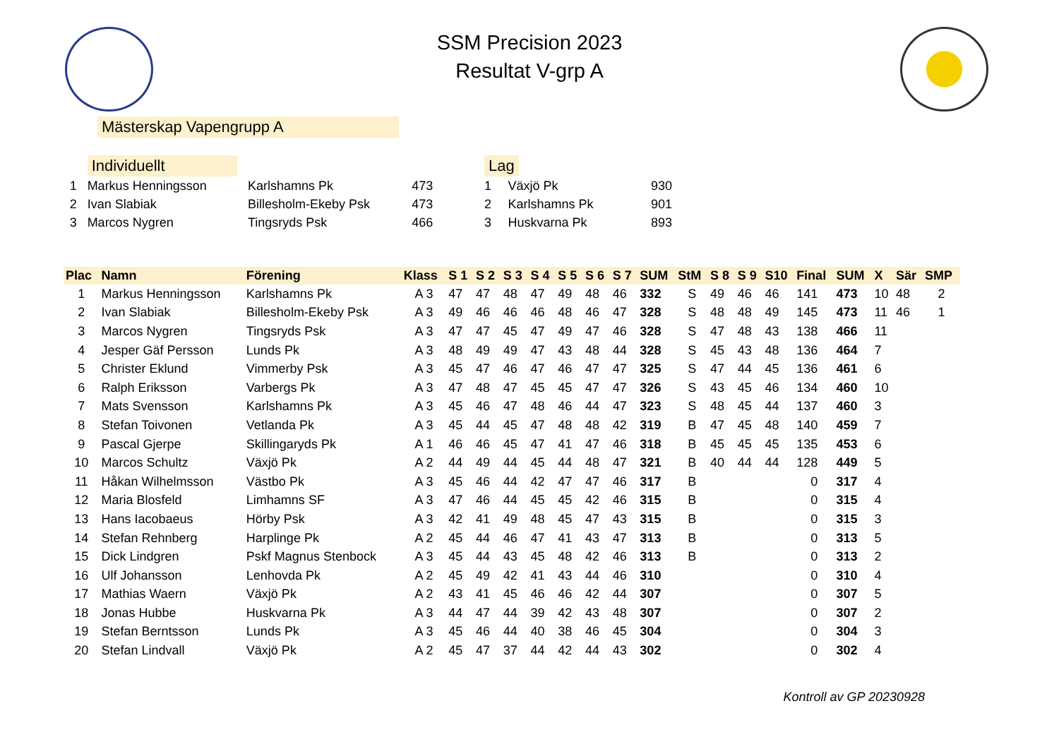SSM Precision 2023
Resultat V-grp A
Mästerskap Vapengrupp A
| | Individuellt | | |
| 1 | Markus Henningsson | Karlshamns Pk | 473 |
| 2 | Ivan Slabiak | Billesholm-Ekeby Psk | 473 |
| 3 | Marcos Nygren | Tingsryds Psk | 466 |
| Lag | | |
| 1 | Växjö Pk | 930 |
| 2 | Karlshamns Pk | 901 |
| 3 | Huskvarna Pk | 893 |
| Plac | Namn | Förening | Klass | S 1 | S 2 | S 3 | S 4 | S 5 | S 6 | S 7 | SUM | StM | S 8 | S 9 | S10 | Final | SUM | X | Sär | SMP |
| --- | --- | --- | --- | --- | --- | --- | --- | --- | --- | --- | --- | --- | --- | --- | --- | --- | --- | --- | --- | --- |
| 1 | Markus Henningsson | Karlshamns Pk | A 3 | 47 | 47 | 48 | 47 | 49 | 48 | 46 | 332 | S | 49 | 46 | 46 | 141 | 473 | 10 | 48 | 2 |
| 2 | Ivan Slabiak | Billesholm-Ekeby Psk | A 3 | 49 | 46 | 46 | 46 | 48 | 46 | 47 | 328 | S | 48 | 48 | 49 | 145 | 473 | 11 | 46 | 1 |
| 3 | Marcos Nygren | Tingsryds Psk | A 3 | 47 | 47 | 45 | 47 | 49 | 47 | 46 | 328 | S | 47 | 48 | 43 | 138 | 466 | 11 | | |
| 4 | Jesper Gäf Persson | Lunds Pk | A 3 | 48 | 49 | 49 | 47 | 43 | 48 | 44 | 328 | S | 45 | 43 | 48 | 136 | 464 | 7 | | |
| 5 | Christer Eklund | Vimmerby Psk | A 3 | 45 | 47 | 46 | 47 | 46 | 47 | 47 | 325 | S | 47 | 44 | 45 | 136 | 461 | 6 | | |
| 6 | Ralph Eriksson | Varbergs Pk | A 3 | 47 | 48 | 47 | 45 | 45 | 47 | 47 | 326 | S | 43 | 45 | 46 | 134 | 460 | 10 | | |
| 7 | Mats Svensson | Karlshamns Pk | A 3 | 45 | 46 | 47 | 48 | 46 | 44 | 47 | 323 | S | 48 | 45 | 44 | 137 | 460 | 3 | | |
| 8 | Stefan Toivonen | Vetlanda Pk | A 3 | 45 | 44 | 45 | 47 | 48 | 48 | 42 | 319 | B | 47 | 45 | 48 | 140 | 459 | 7 | | |
| 9 | Pascal Gjerpe | Skillingaryds Pk | A 1 | 46 | 46 | 45 | 47 | 41 | 47 | 46 | 318 | B | 45 | 45 | 45 | 135 | 453 | 6 | | |
| 10 | Marcos Schultz | Växjö Pk | A 2 | 44 | 49 | 44 | 45 | 44 | 48 | 47 | 321 | B | 40 | 44 | 44 | 128 | 449 | 5 | | |
| 11 | Håkan Wilhelmsson | Västbo Pk | A 3 | 45 | 46 | 44 | 42 | 47 | 47 | 46 | 317 | B | | | | 0 | 317 | 4 | | |
| 12 | Maria Blosfeld | Limhamns SF | A 3 | 47 | 46 | 44 | 45 | 45 | 42 | 46 | 315 | B | | | | 0 | 315 | 4 | | |
| 13 | Hans Iacobaeus | Hörby Psk | A 3 | 42 | 41 | 49 | 48 | 45 | 47 | 43 | 315 | B | | | | 0 | 315 | 3 | | |
| 14 | Stefan Rehnberg | Harplinge Pk | A 2 | 45 | 44 | 46 | 47 | 41 | 43 | 47 | 313 | B | | | | 0 | 313 | 5 | | |
| 15 | Dick Lindgren | Pskf Magnus Stenbock | A 3 | 45 | 44 | 43 | 45 | 48 | 42 | 46 | 313 | B | | | | 0 | 313 | 2 | | |
| 16 | Ulf Johansson | Lenhovda Pk | A 2 | 45 | 49 | 42 | 41 | 43 | 44 | 46 | 310 | | | | | 0 | 310 | 4 | | |
| 17 | Mathias Waern | Växjö Pk | A 2 | 43 | 41 | 45 | 46 | 46 | 42 | 44 | 307 | | | | | 0 | 307 | 5 | | |
| 18 | Jonas Hubbe | Huskvarna Pk | A 3 | 44 | 47 | 44 | 39 | 42 | 43 | 48 | 307 | | | | | 0 | 307 | 2 | | |
| 19 | Stefan Berntsson | Lunds Pk | A 3 | 45 | 46 | 44 | 40 | 38 | 46 | 45 | 304 | | | | | 0 | 304 | 3 | | |
| 20 | Stefan Lindvall | Växjö Pk | A 2 | 45 | 47 | 37 | 44 | 42 | 44 | 43 | 302 | | | | | 0 | 302 | 4 | | |
Kontroll av GP 20230928